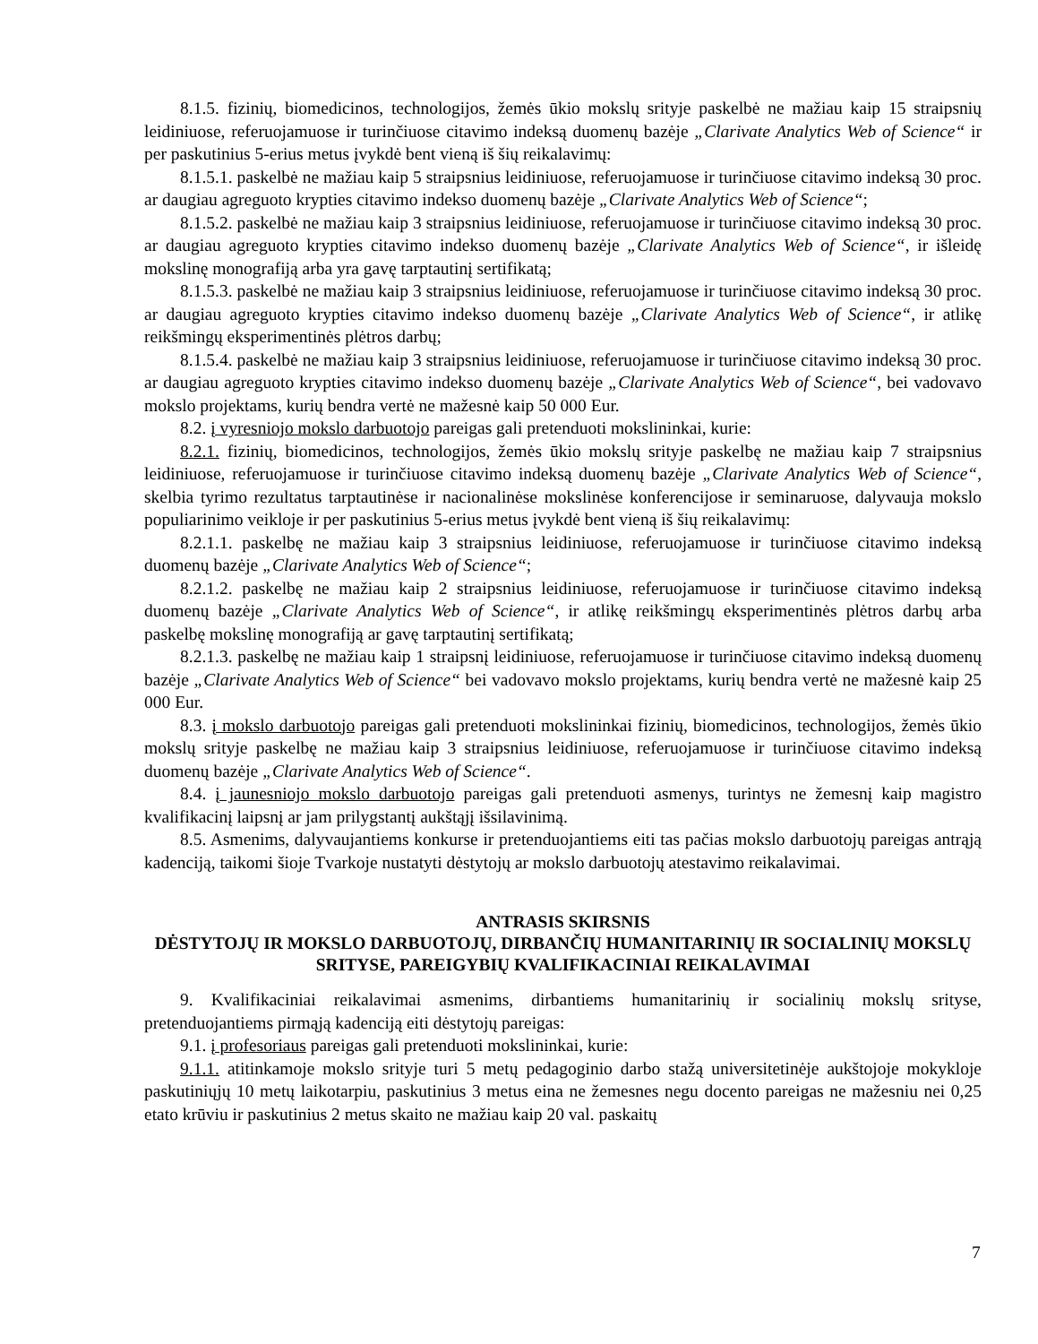8.1.5. fizinių, biomedicinos, technologijos, žemės ūkio mokslų srityje paskelbė ne mažiau kaip 15 straipsnių leidiniuose, referuojamuose ir turinčiuose citavimo indeksą duomenų bazėje „Clarivate Analytics Web of Science“ ir per paskutinius 5-erius metus įvykdė bent vieną iš šių reikalavimų:
8.1.5.1. paskelbė ne mažiau kaip 5 straipsnius leidiniuose, referuojamuose ir turinčiuose citavimo indeksą 30 proc. ar daugiau agreguoto krypties citavimo indekso duomenų bazėje „Clarivate Analytics Web of Science“;
8.1.5.2. paskelbė ne mažiau kaip 3 straipsnius leidiniuose, referuojamuose ir turinčiuose citavimo indeksą 30 proc. ar daugiau agreguoto krypties citavimo indekso duomenų bazėje „Clarivate Analytics Web of Science“, ir išleidę mokslinę monografiją arba yra gavę tarptautinį sertifikatą;
8.1.5.3. paskelbė ne mažiau kaip 3 straipsnius leidiniuose, referuojamuose ir turinčiuose citavimo indeksą 30 proc. ar daugiau agreguoto krypties citavimo indekso duomenų bazėje „Clarivate Analytics Web of Science“, ir atlikę reikšmingų eksperimentinės plėtros darbų;
8.1.5.4. paskelbė ne mažiau kaip 3 straipsnius leidiniuose, referuojamuose ir turinčiuose citavimo indeksą 30 proc. ar daugiau agreguoto krypties citavimo indekso duomenų bazėje „Clarivate Analytics Web of Science“, bei vadovavo mokslo projektams, kurių bendra vertė ne mažesnė kaip 50 000 Eur.
8.2. į vyresniojo mokslo darbuotojo pareigas gali pretenduoti mokslininkai, kurie:
8.2.1. fizinių, biomedicinos, technologijos, žemės ūkio mokslų srityje paskelbę ne mažiau kaip 7 straipsnius leidiniuose, referuojamuose ir turinčiuose citavimo indeksą duomenų bazėje „Clarivate Analytics Web of Science“, skelbia tyrimo rezultatus tarptautinėse ir nacionalinėse mokslinėse konferencijose ir seminaruose, dalyvauja mokslo populiarinimo veikloje ir per paskutinius 5-erius metus įvykdė bent vieną iš šių reikalavimų:
8.2.1.1. paskelbę ne mažiau kaip 3 straipsnius leidiniuose, referuojamuose ir turinčiuose citavimo indeksą duomenų bazėje „Clarivate Analytics Web of Science“;
8.2.1.2. paskelbę ne mažiau kaip 2 straipsnius leidiniuose, referuojamuose ir turinčiuose citavimo indeksą duomenų bazėje „Clarivate Analytics Web of Science“, ir atlikę reikšmingų eksperimentinės plėtros darbų arba paskelbę mokslinę monografiją ar gavę tarptautinį sertifikatą;
8.2.1.3. paskelbę ne mažiau kaip 1 straipsnį leidiniuose, referuojamuose ir turinčiuose citavimo indeksą duomenų bazėje „Clarivate Analytics Web of Science“ bei vadovavo mokslo projektams, kurių bendra vertė ne mažesnė kaip 25 000 Eur.
8.3. į mokslo darbuotojo pareigas gali pretenduoti mokslininkai fizinių, biomedicinos, technologijos, žemės ūkio mokslų srityje paskelbę ne mažiau kaip 3 straipsnius leidiniuose, referuojamuose ir turinčiuose citavimo indeksą duomenų bazėje „Clarivate Analytics Web of Science“.
8.4. į jaunesniojo mokslo darbuotojo pareigas gali pretenduoti asmenys, turintys ne žemesnį kaip magistro kvalifikacinį laipsnį ar jam prilygstantį aukštąjį išsilavinimą.
8.5. Asmenims, dalyvaujantiems konkurse ir pretenduojantiems eiti tas pačias mokslo darbuotojų pareigas antrąją kadenciją, taikomi šioje Tvarkoje nustatyti dėstytojų ar mokslo darbuotojų atestavimo reikalavimai.
ANTRASIS SKIRSNIS
DĖSTYTOJŲ IR MOKSLO DARBUOTOJŲ, DIRBANČIŲ HUMANITARINIŲ IR SOCIALINIŲ MOKSLŲ SRITYSE, PAREIGYBIŲ KVALIFIKACINIAI REIKALAVIMAI
9. Kvalifikaciniai reikalavimai asmenims, dirbantiems humanitarinių ir socialinių mokslų srityse, pretenduojantiems pirmąją kadenciją eiti dėstytojų pareigas:
9.1. į profesoriaus pareigas gali pretenduoti mokslininkai, kurie:
9.1.1. atitinkamoje mokslo srityje turi 5 metų pedagoginio darbo stažą universitetinėje aukštojoje mokykloje paskutiniųjų 10 metų laikotarpiu, paskutinius 3 metus eina ne žemesnes negu docento pareigas ne mažesniu nei 0,25 etato krūviu ir paskutinius 2 metus skaito ne mažiau kaip 20 val. paskaitų
7